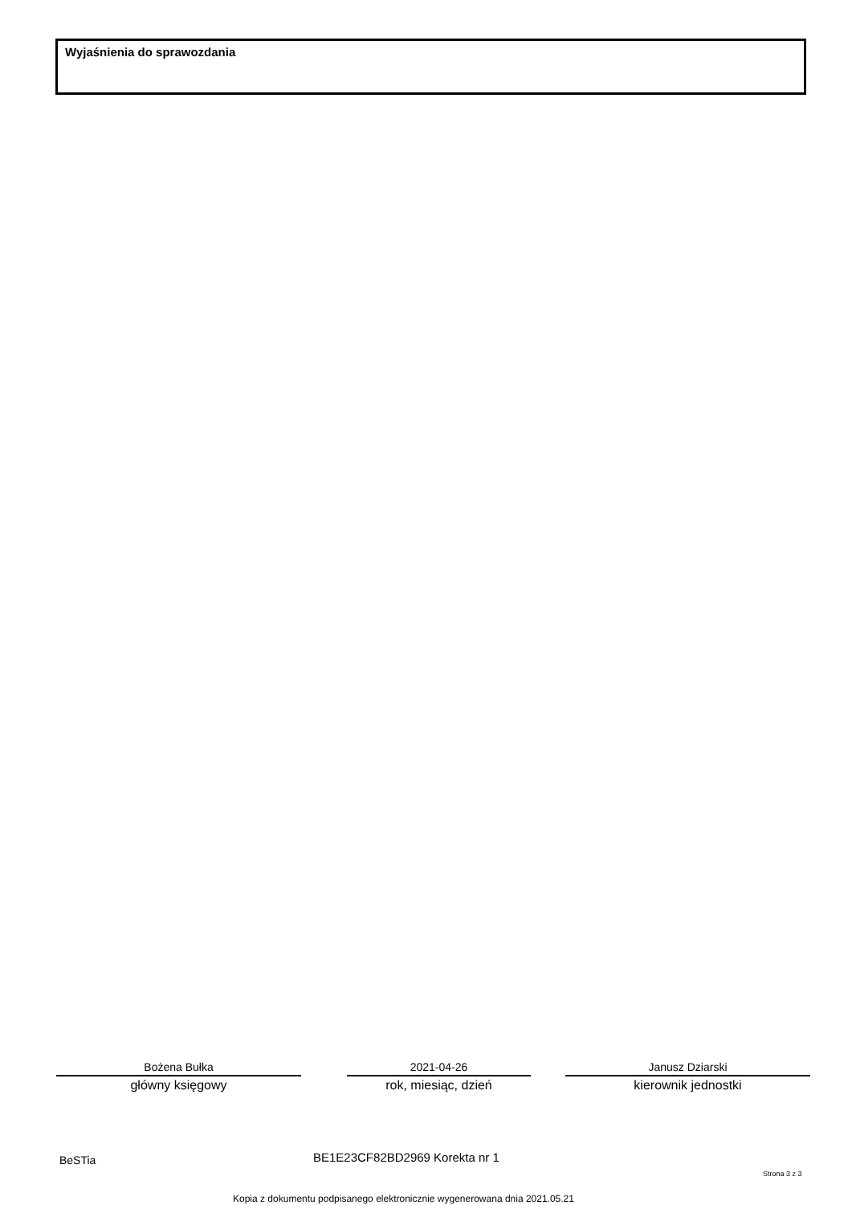Wyjaśnienia do sprawozdania
Bożena Bułka
główny księgowy
2021-04-26
rok, miesiąc, dzień
Janusz Dziarski
kierownik jednostki
BeSTia BE1E23CF82BD2969 Korekta nr 1
Strona 3 z 3
Kopia z dokumentu podpisanego elektronicznie wygenerowana dnia 2021.05.21